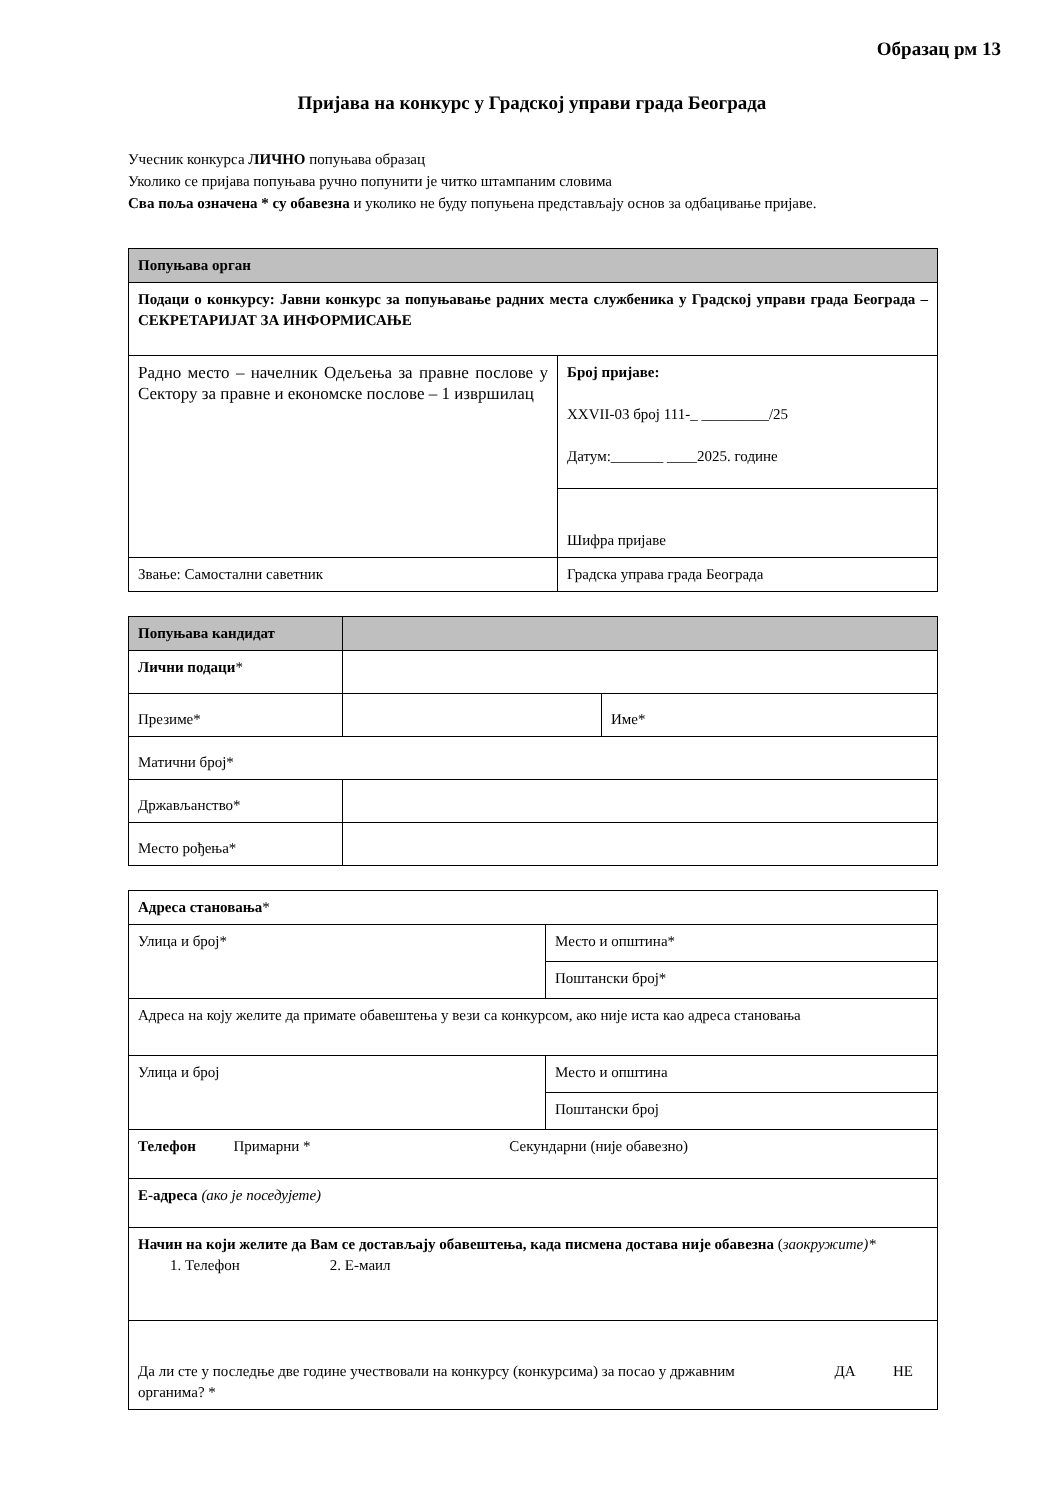Образац рм 13
Пријава на конкурс у Градској управи града Београда
Учесник конкурса ЛИЧНО попуњава образац
Уколико се пријава попуњава ручно попунити је читко штампаним словима
Сва поља означена * су обавезна и уколико не буду попуњена представљају основ за одбацивање пријаве.
| Попуњава орган | |
| Подаци о конкурсу: Јавни конкурс за попуњавање радних места службеника у Градској управи града Београда – СЕКРЕТАРИЈАТ ЗА ИНФОРМИСАЊЕ | |
| Радно место – начелник Одељења за правне послове у Сектору за правне и економске послове – 1 извршилац | Број пријаве: XXVII-03 број 111-_ _________/25 Датум:_______ ____2025. године |
| | Шифра пријаве |
| Звање: Самостални саветник | Градска управа града Београда |
| Попуњава кандидат | | |
| Лични подаци * | | |
| Презиме* | | Име* |
| Матични број* | | |
| Држављанство* | | |
| Место рођења* | | |
| Адреса становања * | |
| Улица и број* | Место и општина* |
| | Поштански број* |
| Адреса на коју желите да примате обавештења у вези са конкурсом, ако није иста као адреса становања | |
| Улица и број | Место и општина |
| | Поштански број |
| Телефон Примарни * Секундарни (није обавезно) | |
| Е-адреса (ако је поседујете) | |
| Начин на који желите да Вам се достављају обавештења, када писмена достава није обавезна ( заокружите)* 1. Телефон 2. Е-маил | |
| Да ли сте у последње две године учествовали на конкурсу (конкурсима) за посао у државним органима? * ДА НЕ | |